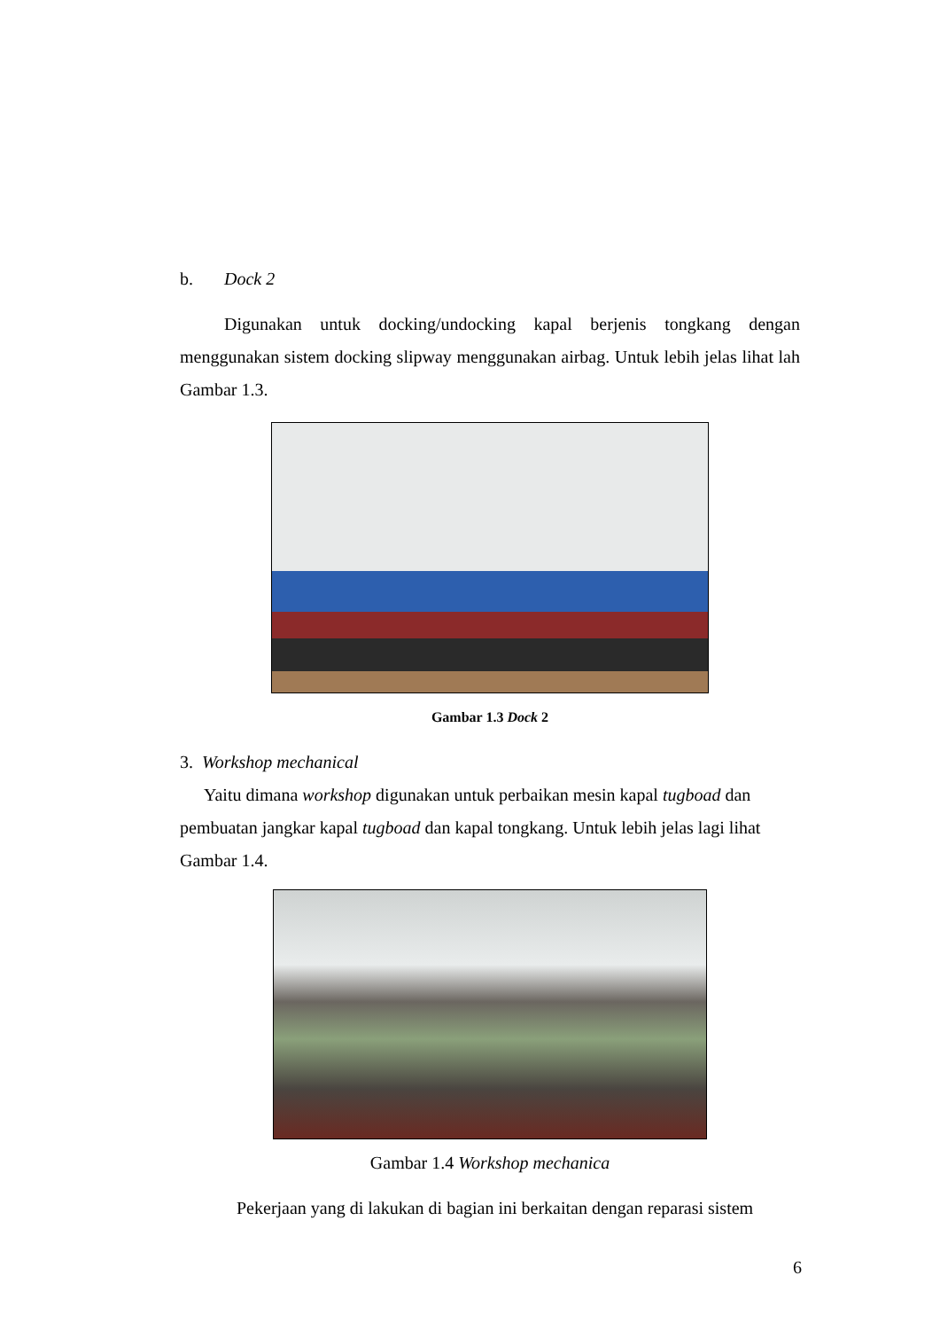b. Dock 2
Digunakan untuk docking/undocking kapal berjenis tongkang dengan menggunakan sistem docking slipway menggunakan airbag. Untuk lebih jelas lihat lah Gambar 1.3.
Gambar 1.3 Dock 2
3. Workshop mechanical
Yaitu dimana workshop digunakan untuk perbaikan mesin kapal tugboad dan pembuatan jangkar kapal tugboad dan kapal tongkang. Untuk lebih jelas lagi lihat Gambar 1.4.
Gambar 1.4 Workshop mechanica
Pekerjaan yang di lakukan di bagian ini berkaitan dengan reparasi sistem
6